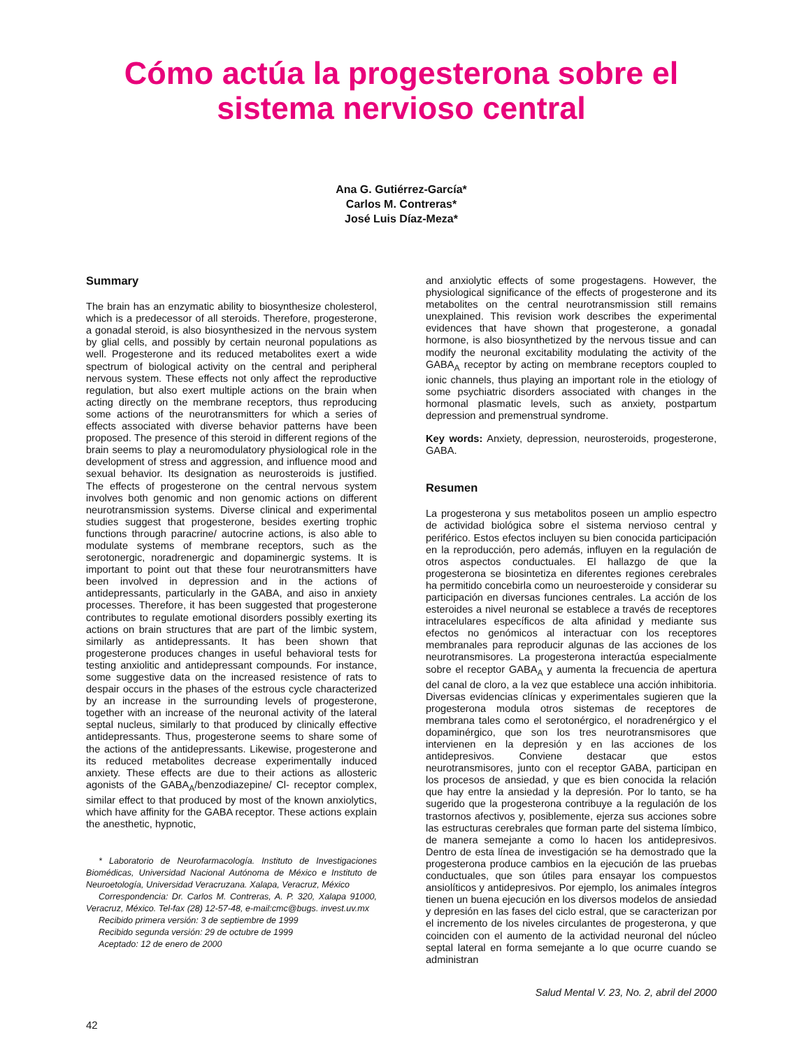Cómo actúa la progesterona sobre el sistema nervioso central
Ana G. Gutiérrez-García*
Carlos M. Contreras*
José Luis Díaz-Meza*
Summary
The brain has an enzymatic ability to biosynthesize cholesterol, which is a predecessor of all steroids. Therefore, progesterone, a gonadal steroid, is also biosynthesized in the nervous system by glial cells, and possibly by certain neuronal populations as well. Progesterone and its reduced metabolites exert a wide spectrum of biological activity on the central and peripheral nervous system. These effects not only affect the reproductive regulation, but also exert multiple actions on the brain when acting directly on the membrane receptors, thus reproducing some actions of the neurotransmitters for which a series of effects associated with diverse behavior patterns have been proposed. The presence of this steroid in different regions of the brain seems to play a neuromodulatory physiological role in the development of stress and aggression, and influence mood and sexual behavior. Its designation as neurosteroids is justified. The effects of progesterone on the central nervous system involves both genomic and non genomic actions on different neurotransmission systems. Diverse clinical and experimental studies suggest that progesterone, besides exerting trophic functions through paracrine/ autocrine actions, is also able to modulate systems of membrane receptors, such as the serotonergic, noradrenergic and dopaminergic systems. It is important to point out that these four neurotransmitters have been involved in depression and in the actions of antidepressants, particularly in the GABA, and aiso in anxiety processes. Therefore, it has been suggested that progesterone contributes to regulate emotional disorders possibly exerting its actions on brain structures that are part of the limbic system, similarly as antidepressants. It has been shown that progesterone produces changes in useful behavioral tests for testing anxiolitic and antidepressant compounds. For instance, some suggestive data on the increased resistence of rats to despair occurs in the phases of the estrous cycle characterized by an increase in the surrounding levels of progesterone, together with an increase of the neuronal activity of the lateral septal nucleus, similarly to that produced by clinically effective antidepressants. Thus, progesterone seems to share some of the actions of the antidepressants. Likewise, progesterone and its reduced metabolites decrease experimentally induced anxiety. These effects are due to their actions as allosteric agonists of the GABA<sub>A</sub>/benzodiazepine/ Cl- receptor complex, similar effect to that produced by most of the known anxiolytics, which have affinity for the GABA receptor. These actions explain the anesthetic, hypnotic,
* Laboratorio de Neurofarmacología. Instituto de Investigaciones Biomédicas, Universidad Nacional Autónoma de México e Instituto de Neuroetología, Universidad Veracruzana. Xalapa, Veracruz, México
Correspondencia: Dr. Carlos M. Contreras, A. P. 320, Xalapa 91000, Veracruz, México. Tel-fax (28) 12-57-48, e-mail:cmc@bugs. invest.uv.mx
Recibido primera versión: 3 de septiembre de 1999
Recibido segunda versión: 29 de octubre de 1999
Aceptado: 12 de enero de 2000
and anxiolytic effects of some progestagens. However, the physiological significance of the effects of progesterone and its metabolites on the central neurotransmission still remains unexplained. This revision work describes the experimental evidences that have shown that progesterone, a gonadal hormone, is also biosynthetized by the nervous tissue and can modify the neuronal excitability modulating the activity of the GABA<sub>A</sub> receptor by acting on membrane receptors coupled to ionic channels, thus playing an important role in the etiology of some psychiatric disorders associated with changes in the hormonal plasmatic levels, such as anxiety, postpartum depression and premenstrual syndrome.
Key words: Anxiety, depression, neurosteroids, progesterone, GABA.
Resumen
La progesterona y sus metabolitos poseen un amplio espectro de actividad biológica sobre el sistema nervioso central y periférico. Estos efectos incluyen su bien conocida participación en la reproducción, pero además, influyen en la regulación de otros aspectos conductuales. El hallazgo de que la progesterona se biosintetiza en diferentes regiones cerebrales ha permitido concebirla como un neuroesteroide y considerar su participación en diversas funciones centrales. La acción de los esteroides a nivel neuronal se establece a través de receptores intracelulares específicos de alta afinidad y mediante sus efectos no genómicos al interactuar con los receptores membranales para reproducir algunas de las acciones de los neurotransmisores. La progesterona interactúa especialmente sobre el receptor GABA<sub>A</sub> y aumenta la frecuencia de apertura del canal de cloro, a la vez que establece una acción inhibitoria. Diversas evidencias clínicas y experimentales sugieren que la progesterona modula otros sistemas de receptores de membrana tales como el serotonérgico, el noradrenérgico y el dopaminérgico, que son los tres neurotransmisores que intervienen en la depresión y en las acciones de los antidepresivos. Conviene destacar que estos neurotransmisores, junto con el receptor GABA, participan en los procesos de ansiedad, y que es bien conocida la relación que hay entre la ansiedad y la depresión. Por lo tanto, se ha sugerido que la progesterona contribuye a la regulación de los trastornos afectivos y, posiblemente, ejerza sus acciones sobre las estructuras cerebrales que forman parte del sistema límbico, de manera semejante a como lo hacen los antidepresivos. Dentro de esta línea de investigación se ha demostrado que la progesterona produce cambios en la ejecución de las pruebas conductuales, que son útiles para ensayar los compuestos ansiolíticos y antidepresivos. Por ejemplo, los animales íntegros tienen un buena ejecución en los diversos modelos de ansiedad y depresión en las fases del ciclo estral, que se caracterizan por el incremento de los niveles circulantes de progesterona, y que coinciden con el aumento de la actividad neuronal del núcleo septal lateral en forma semejante a lo que ocurre cuando se administran
Salud Mental V. 23, No. 2, abril del 2000
42